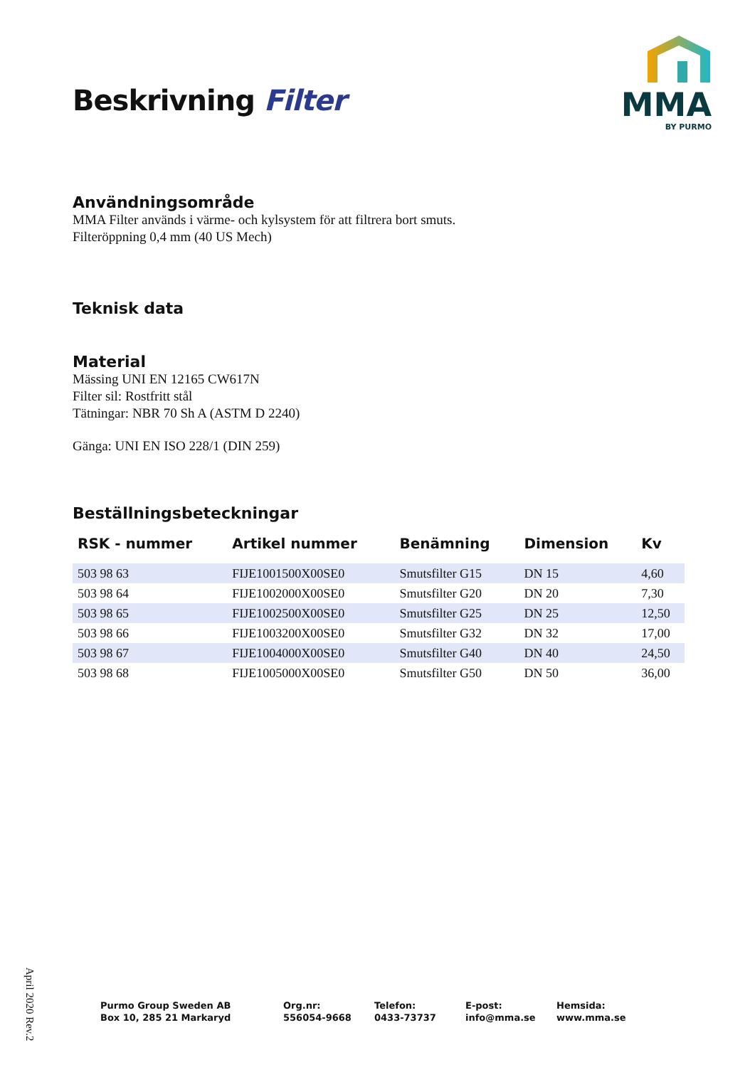Beskrivning Filter
MMA
BY PURMO
Användningsområde
MMA Filter används i värme- och kylsystem för att filtrera bort smuts.
Filteröppning 0,4 mm (40 US Mech)
Teknisk data
Material
Mässing UNI EN 12165 CW617N
Filter sil: Rostfritt stål
Tätningar: NBR 70 Sh A (ASTM D 2240)
Gänga: UNI EN ISO 228/1 (DIN 259)
Beställningsbeteckningar
| RSK - nummer | Artikel nummer | Benämning | Dimension | Kv |
| --- | --- | --- | --- | --- |
| 503 98 63 | FIJE1001500X00SE0 | Smutsfilter G15 | DN 15 | 4,60 |
| 503 98 64 | FIJE1002000X00SE0 | Smutsfilter G20 | DN 20 | 7,30 |
| 503 98 65 | FIJE1002500X00SE0 | Smutsfilter G25 | DN 25 | 12,50 |
| 503 98 66 | FIJE1003200X00SE0 | Smutsfilter G32 | DN 32 | 17,00 |
| 503 98 67 | FIJE1004000X00SE0 | Smutsfilter G40 | DN 40 | 24,50 |
| 503 98 68 | FIJE1005000X00SE0 | Smutsfilter G50 | DN 50 | 36,00 |
April 2020 Rev.2
Purmo Group Sweden AB
Box 10, 285 21 Markaryd
Org.nr:
556054-9668
Telefon:
0433-73737
E-post:
info@mma.se
Hemsida:
www.mma.se